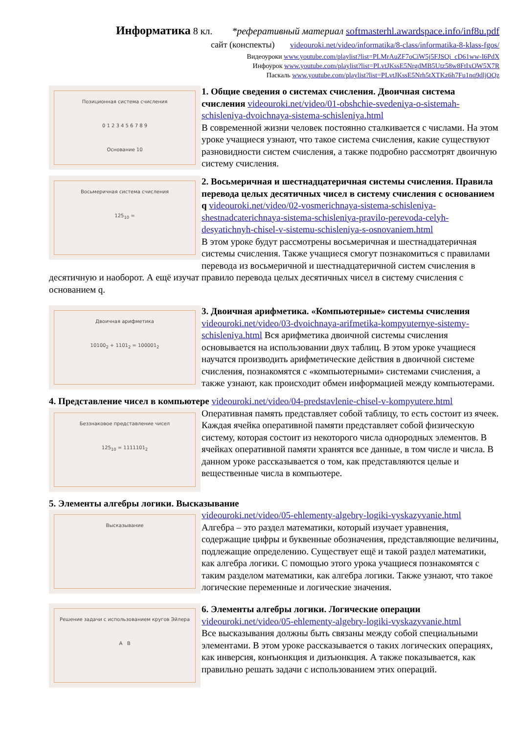Информатика 8 кл. *реферативный материал softmasterhl.awardspace.info/inf8u.pdf
сайт (конспекты) videouroki.net/video/informatika/8-class/informatika-8-klass-fgos/
Видеоуроки www.youtube.com/playlist?list=PLMrAuZF7oCiW5j5FJSQi_cD61ww-I6PdX
Инфоурок www.youtube.com/playlist?list=PLvtJKssE5NrgdMB5Utz58w8FtIxOW5X7R
Паскаль www.youtube.com/playlist?list=PLvtJKssE5Nrh5tXTKz6h7Fu1nq9dljOQz
Позиционная система счисления
0 1 2 3 4 5 6 7 8 9
Основание 10
1. Общие сведения о системах счисления. Двоичная система счисления
videouroki.net/video/01-obshchie-svedeniya-o-sistemah-schisleniya-dvoichnaya-sistema-schisleniya.html
В современной жизни человек постоянно сталкивается с числами. На этом уроке учащиеся узнают, что такое система счисления, какие существуют разновидности систем счисления, а также подробно рассмотрят двоичную систему счисления.
Восьмеричная система счисления
125<sub>10</sub> =
2. Восьмеричная и шестнадцатеричная системы счисления. Правила перевода целых десятичных чисел в систему счисления с основанием q
videouroki.net/video/02-vosmerichnaya-sistema-schisleniya-shestnadcaterichnaya-sistema-schisleniya-pravilo-perevoda-celyh-desyatichnyh-chisel-v-sistemu-schisleniya-s-osnovaniem.html
В этом уроке будут рассмотрены восьмеричная и шестнадцатеричная системы счисления. Также учащиеся смогут познакомиться с правилами перевода из восьмеричной и шестнадцатеричной систем счисления в десятичную и наоборот. А ещё изучат правило перевода целых десятичных чисел в систему счисления с основанием q.
Двоичная арифметика
10100<sub>2</sub> + 1101<sub>2</sub> = 100001<sub>2</sub>
3. Двоичная арифметика. «Компьютерные» системы счисления
videouroki.net/video/03-dvoichnaya-arifmetika-kompyuternye-sistemy-schisleniya.html Вся арифметика двоичной системы счисления основывается на использовании двух таблиц. В этом уроке учащиеся научатся производить арифметические действия в двоичной системе счисления, познакомятся с «компьютерными» системами счисления, а также узнают, как происходит обмен информацией между компьютерами.
4. Представление чисел в компьютере
videouroki.net/video/04-predstavlenie-chisel-v-kompyutere.html
Беззнаковое представление чисел
125<sub>10</sub> = 1111101<sub>2</sub>
Оперативная память представляет собой таблицу, то есть состоит из ячеек. Каждая ячейка оперативной памяти представляет собой физическую систему, которая состоит из некоторого числа однородных элементов. В ячейках оперативной памяти хранятся все данные, в том числе и числа. В данном уроке рассказывается о том, как представляются целые и вещественные числа в компьютере.
5. Элементы алгебры логики. Высказывание
Высказывание
videouroki.net/video/05-ehlementy-algebry-logiki-vyskazyvanie.html
Алгебра – это раздел математики, который изучает уравнения, содержащие цифры и буквенные обозначения, представляющие величины, подлежащие определению. Существует ещё и такой раздел математики, как алгебра логики. С помощью этого урока учащиеся познакомятся с таким разделом математики, как алгебра логики. Также узнают, что такое логические переменные и логические значения.
Решение задачи с использованием кругов Эйлера
A B
6. Элементы алгебры логики. Логические операции
videouroki.net/video/05-ehlementy-algebry-logiki-vyskazyvanie.html
Все высказывания должны быть связаны между собой специальными элементами. В этом уроке рассказывается о таких логических операциях, как инверсия, конъюнкция и дизъюнкция. А также показывается, как правильно решать задачи с использованием этих операций.